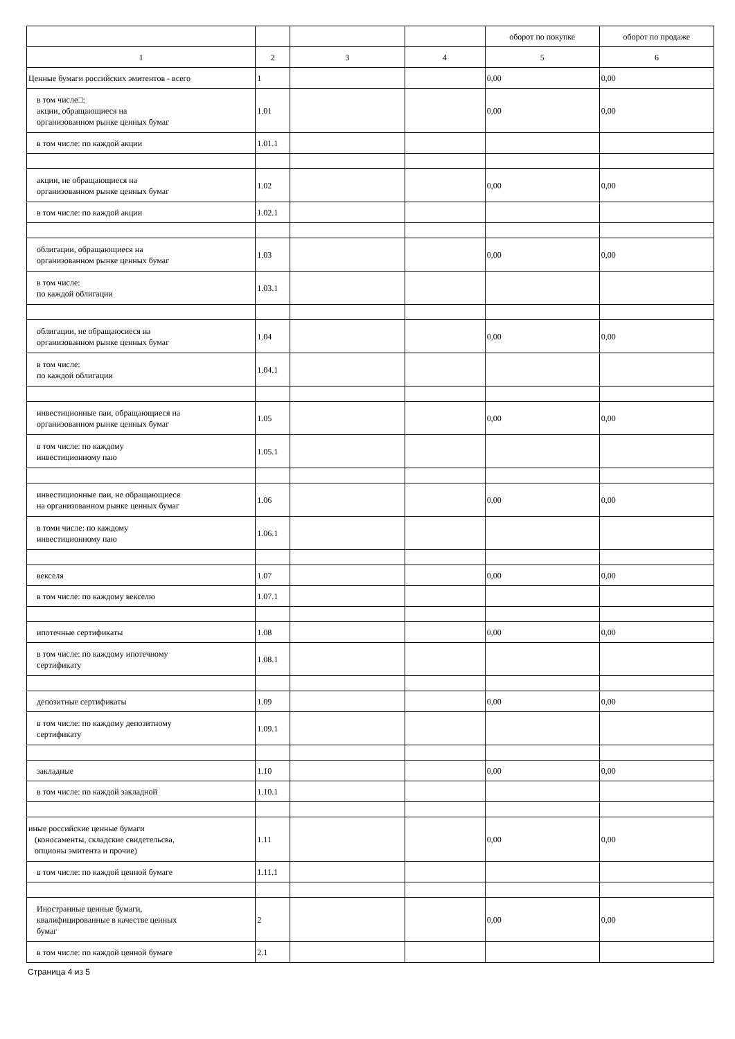| | | | | оборот по покупке | оборот по продаже |
| 1 | 2 | 3 | 4 | 5 | 6 |
| Ценные бумаги российских эмитентов - всего | 1 | | | 0,00 | 0,00 |
| в том числе□: акции, обращающиеся на организованном рынке ценных бумаг | 1.01 | | | 0,00 | 0,00 |
| в том числе: по каждой акции | 1.01.1 | | | | |
| акции, не обращающиеся на организованном рынке ценных бумаг | 1.02 | | | 0,00 | 0,00 |
| в том числе: по каждой акции | 1.02.1 | | | | |
| облигации, обращающиеся на организованном рынке ценных бумаг | 1.03 | | | 0,00 | 0,00 |
| в том числе: по каждой облигации | 1.03.1 | | | | |
| облигации, не обращаюсиеся на организованном рынке ценных бумаг | 1.04 | | | 0,00 | 0,00 |
| в том числе: по каждой облигации | 1.04.1 | | | | |
| инвестиционные паи, обращающиеся на организованном рынке ценных бумаг | 1.05 | | | 0,00 | 0,00 |
| в том числе: по каждому инвестиционному паю | 1.05.1 | | | | |
| инвестиционные паи, не обращающиеся на организованном рынке ценных бумаг | 1.06 | | | 0,00 | 0,00 |
| в томи числе: по каждому инвестиционному паю | 1.06.1 | | | | |
| векселя | 1.07 | | | 0,00 | 0,00 |
| в том числе: по каждому векселю | 1.07.1 | | | | |
| ипотечные сертификаты | 1.08 | | | 0,00 | 0,00 |
| в том числе: по каждому ипотечному сертификату | 1.08.1 | | | | |
| депозитные сертификаты | 1.09 | | | 0,00 | 0,00 |
| в том числе: по каждому депозитному сертификату | 1.09.1 | | | | |
| закладные | 1.10 | | | 0,00 | 0,00 |
| в том числе: по каждой закладной | 1.10.1 | | | | |
| иные российские ценные бумаги (коносаменты, складские свидетельсва, опционы эмитента и прочие) | 1.11 | | | 0,00 | 0,00 |
| в том числе: по каждой ценной бумаге | 1.11.1 | | | | |
| Иностранные ценные бумаги, квалифицированные в качестве ценных бумаг | 2 | | | 0,00 | 0,00 |
| в том числе: по каждой ценной бумаге | 2.1 | | | | |
Страница 4 из 5